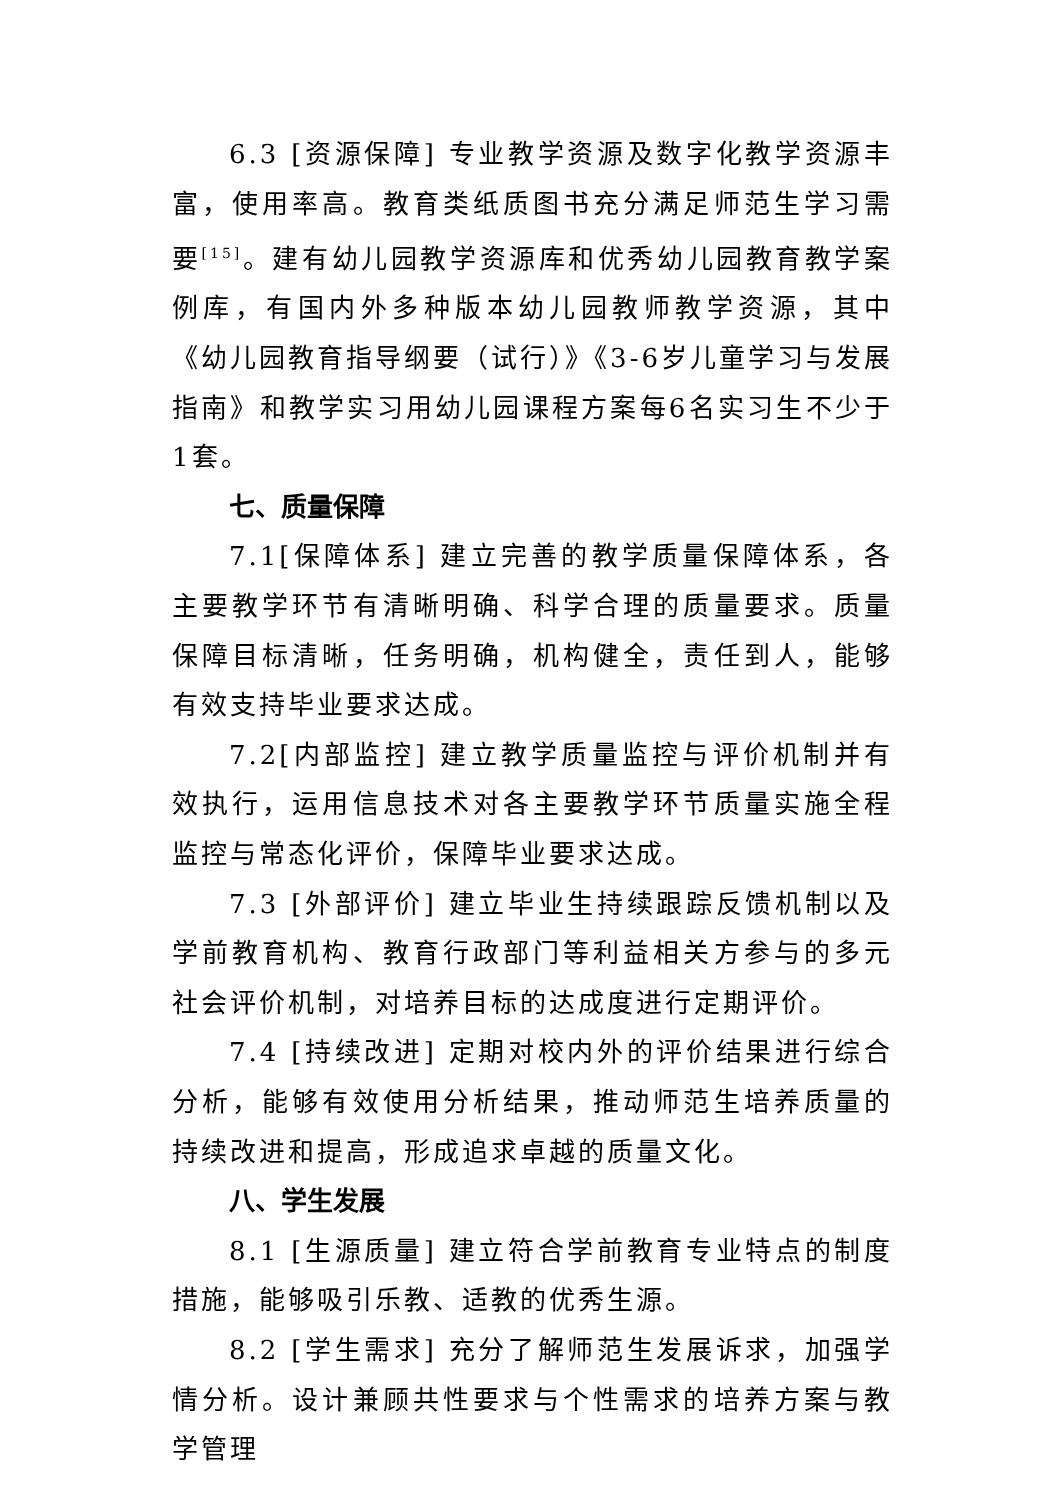6.3 [资源保障] 专业教学资源及数字化教学资源丰富，使用率高。教育类纸质图书充分满足师范生学习需要<sup>[15]</sup>。建有幼儿园教学资源库和优秀幼儿园教育教学案例库，有国内外多种版本幼儿园教师教学资源，其中《幼儿园教育指导纲要（试行）》《3-6岁儿童学习与发展指南》和教学实习用幼儿园课程方案每6名实习生不少于1套。
七、质量保障
7.1[保障体系] 建立完善的教学质量保障体系，各主要教学环节有清晰明确、科学合理的质量要求。质量保障目标清晰，任务明确，机构健全，责任到人，能够有效支持毕业要求达成。
7.2[内部监控] 建立教学质量监控与评价机制并有效执行，运用信息技术对各主要教学环节质量实施全程监控与常态化评价，保障毕业要求达成。
7.3 [外部评价] 建立毕业生持续跟踪反馈机制以及学前教育机构、教育行政部门等利益相关方参与的多元社会评价机制，对培养目标的达成度进行定期评价。
7.4 [持续改进] 定期对校内外的评价结果进行综合分析，能够有效使用分析结果，推动师范生培养质量的持续改进和提高，形成追求卓越的质量文化。
八、学生发展
8.1 [生源质量] 建立符合学前教育专业特点的制度措施，能够吸引乐教、适教的优秀生源。
8.2 [学生需求] 充分了解师范生发展诉求，加强学情分析。设计兼顾共性要求与个性需求的培养方案与教学管理